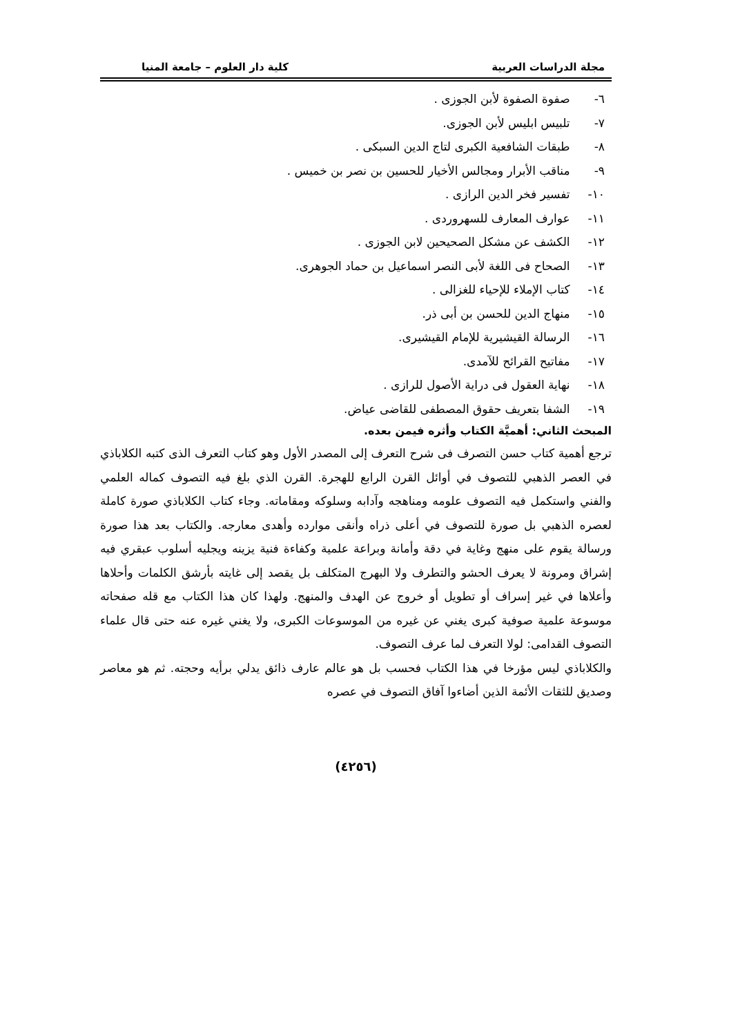مجلة الدراسات العربية كلية دار العلوم – جامعة المنيا
٦- صفوة الصفوة لأبن الجوزى .
٧- تلبيس ابليس لأبن الجوزى.
٨- طبقات الشافعية الكبرى لتاج الدين السبكى .
٩- مناقب الأبرار ومجالس الأخيار للحسين بن نصر بن خميس .
١٠- تفسير فخر الدين الرازى .
١١- عوارف المعارف للسهروردى .
١٢- الكشف عن مشكل الصحيحين لابن الجوزى .
١٣- الصحاح فى اللغة لأبى النصر اسماعيل بن حماد الجوهرى.
١٤- كتاب الإملاء للإحياء للغزالى .
١٥- منهاج الدين للحسن بن أبى ذر.
١٦- الرسالة القيشيرية للإمام القيشيرى.
١٧- مفاتيح القرائح للآمدى.
١٨- نهاية العقول فى دراية الأصول للرازى .
١٩- الشفا بتعريف حقوق المصطفى للقاضى عياض.
المبحث الثاني: أهميَّة الكتاب وأثره فيمن بعده.
ترجع أهمية كتاب حسن التصرف فى شرح التعرف إلى المصدر الأول وهو كتاب التعرف الذى كتبه الكلاباذي في العصر الذهبي للتصوف في أوائل القرن الرابع للهجرة. القرن الذي بلغ فيه التصوف كماله العلمي والفني واستكمل فيه التصوف علومه ومناهجه وآدابه وسلوكه ومقاماته. وجاء كتاب الكلاباذي صورة كاملة لعصره الذهبي بل صورة للتصوف في أعلى ذراه وأنقى موارده وأهدى معارجه. والكتاب بعد هذا صورة ورسالة يقوم على منهج وغاية في دقة وأمانة وبراعة علمية وكفاءة فنية يزينه ويجليه أسلوب عبقري فيه إشراق ومرونة لا يعرف الحشو والتطرف ولا البهرج المتكلف بل يقصد إلى غايته بأرشق الكلمات وأحلاها وأعلاها في غير إسراف أو تطويل أو خروج عن الهدف والمنهج. ولهذا كان هذا الكتاب مع قله صفحاته موسوعة علمية صوفية كبرى يغني عن غيره من الموسوعات الكبرى، ولا يغني غيره عنه حتى قال علماء التصوف القدامى: لولا التعرف لما عرف التصوف.
والكلاباذي ليس مؤرخا في هذا الكتاب فحسب بل هو عالم عارف ذائق يدلي برأيه وحجته. ثم هو معاصر وصديق للثقات الأئمة الذين أضاءوا آفاق التصوف في عصره
(٤٢٥٦)